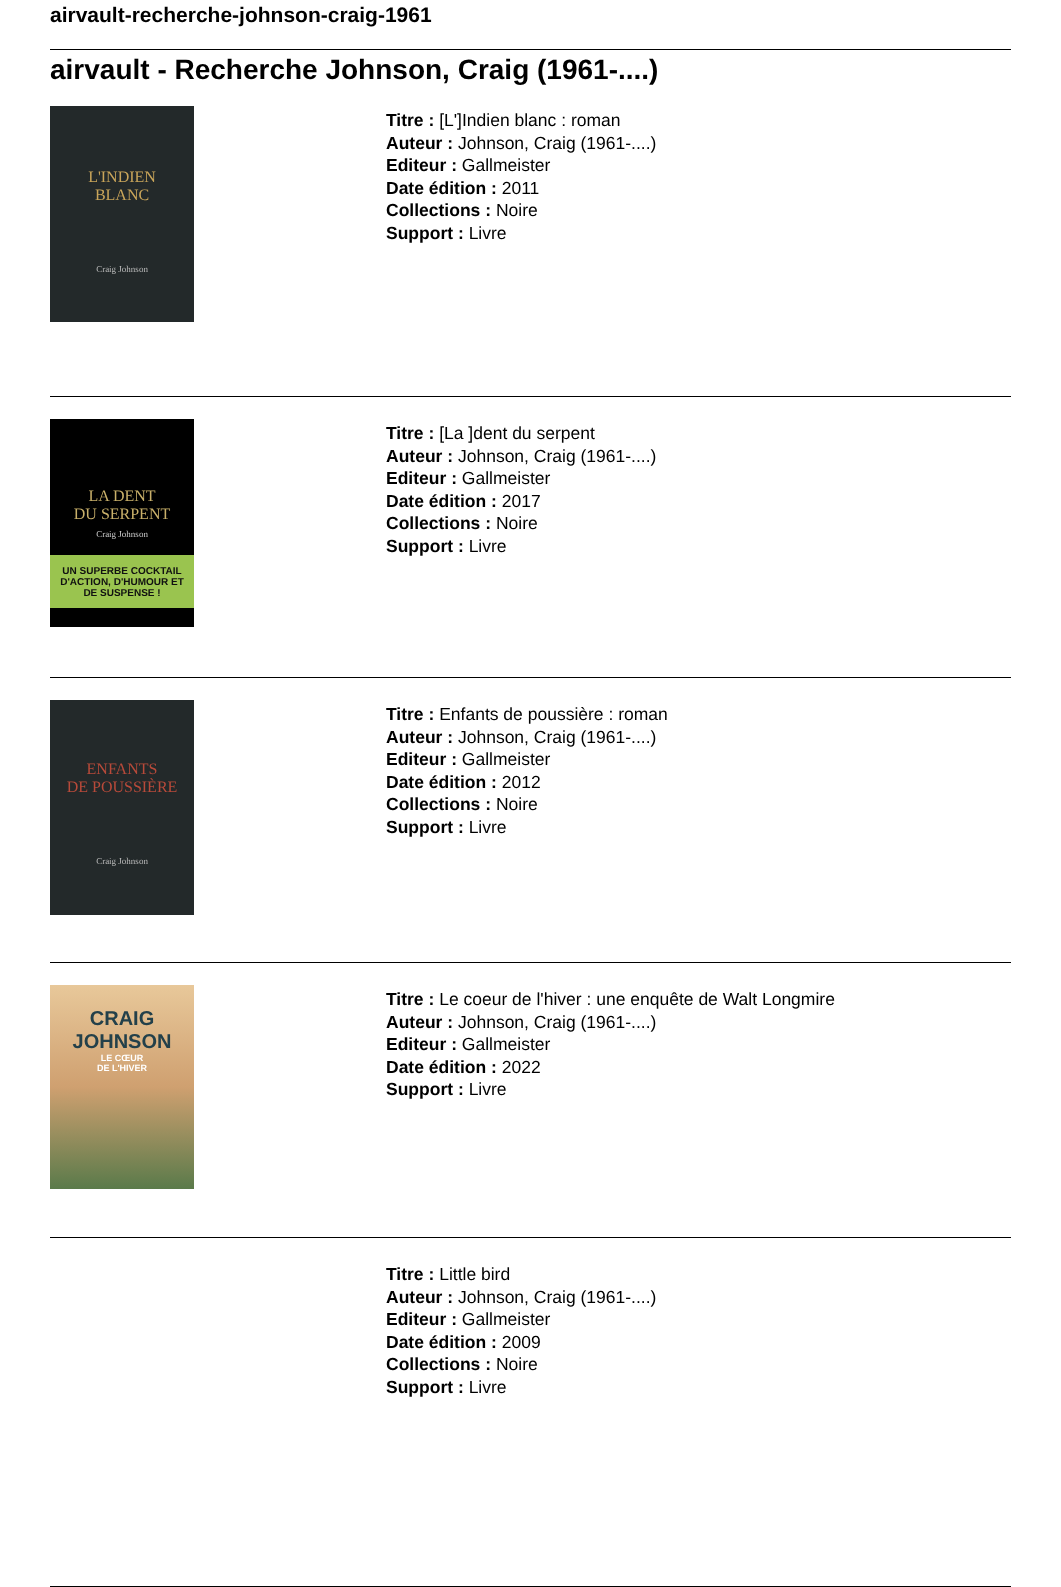airvault-recherche-johnson-craig-1961
airvault - Recherche Johnson, Craig (1961-....)
L'INDIEN
BLANC
Craig Johnson
Titre : [L']Indien blanc : roman
Auteur : Johnson, Craig (1961-....)
Editeur : Gallmeister
Date édition : 2011
Collections : Noire
Support : Livre
LA DENT
DU SERPENT
Craig Johnson
UN SUPERBE COCKTAIL D'ACTION, D'HUMOUR ET DE SUSPENSE !
Titre : [La ]dent du serpent
Auteur : Johnson, Craig (1961-....)
Editeur : Gallmeister
Date édition : 2017
Collections : Noire
Support : Livre
ENFANTS
DE POUSSIÈRE
Craig Johnson
Titre : Enfants de poussière : roman
Auteur : Johnson, Craig (1961-....)
Editeur : Gallmeister
Date édition : 2012
Collections : Noire
Support : Livre
CRAIG
JOHNSON
LE CŒUR
DE L'HIVER
Titre : Le coeur de l'hiver : une enquête de Walt Longmire
Auteur : Johnson, Craig (1961-....)
Editeur : Gallmeister
Date édition : 2022
Support : Livre
Titre : Little bird
Auteur : Johnson, Craig (1961-....)
Editeur : Gallmeister
Date édition : 2009
Collections : Noire
Support : Livre